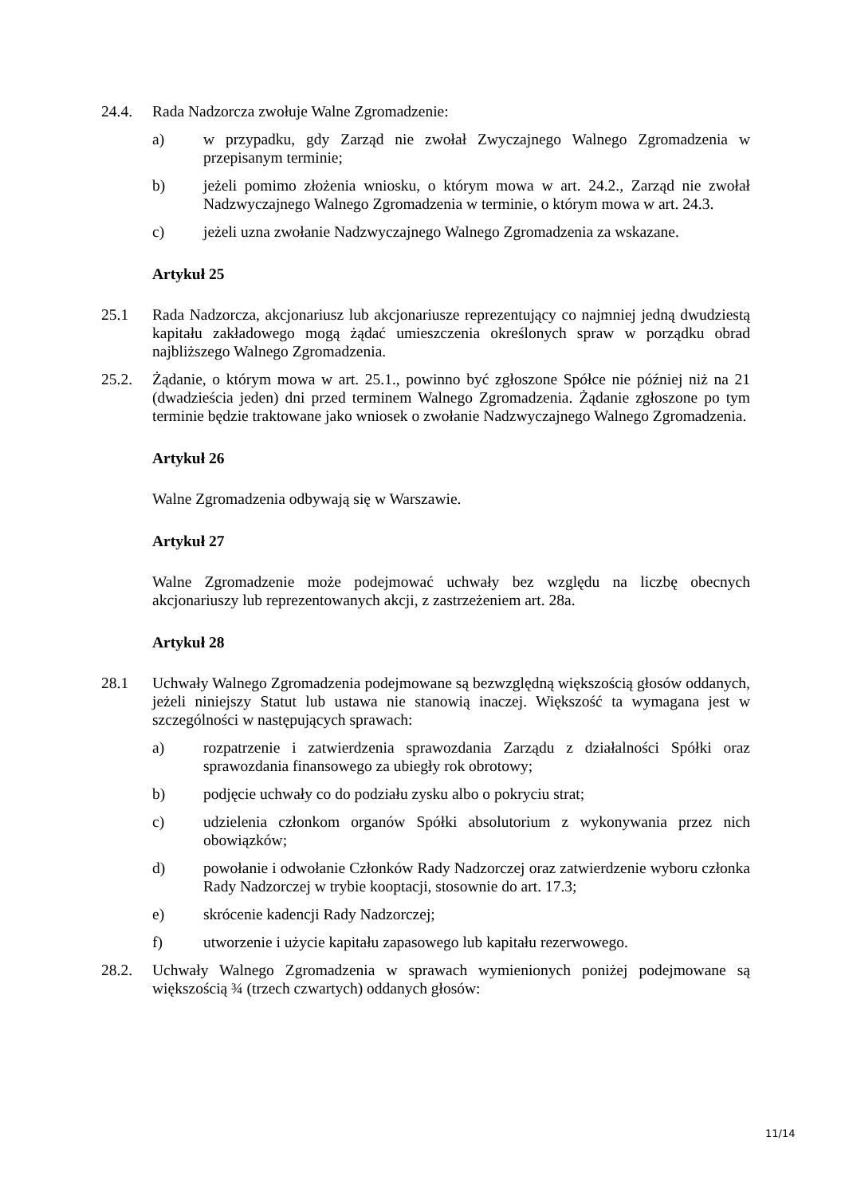24.4. Rada Nadzorcza zwołuje Walne Zgromadzenie:
a) w przypadku, gdy Zarząd nie zwołał Zwyczajnego Walnego Zgromadzenia w przepisanym terminie;
b) jeżeli pomimo złożenia wniosku, o którym mowa w art. 24.2., Zarząd nie zwołał Nadzwyczajnego Walnego Zgromadzenia w terminie, o którym mowa w art. 24.3.
c) jeżeli uzna zwołanie Nadzwyczajnego Walnego Zgromadzenia za wskazane.
Artykuł 25
25.1 Rada Nadzorcza, akcjonariusz lub akcjonariusze reprezentujący co najmniej jedną dwudziestą kapitału zakładowego mogą żądać umieszczenia określonych spraw w porządku obrad najbliższego Walnego Zgromadzenia.
25.2. Żądanie, o którym mowa w art. 25.1., powinno być zgłoszone Spółce nie później niż na 21 (dwadzieścia jeden) dni przed terminem Walnego Zgromadzenia. Żądanie zgłoszone po tym terminie będzie traktowane jako wniosek o zwołanie Nadzwyczajnego Walnego Zgromadzenia.
Artykuł 26
Walne Zgromadzenia odbywają się w Warszawie.
Artykuł 27
Walne Zgromadzenie może podejmować uchwały bez względu na liczbę obecnych akcjonariuszy lub reprezentowanych akcji, z zastrzeżeniem art. 28a.
Artykuł 28
28.1 Uchwały Walnego Zgromadzenia podejmowane są bezwzględną większością głosów oddanych, jeżeli niniejszy Statut lub ustawa nie stanowią inaczej. Większość ta wymagana jest w szczególności w następujących sprawach:
a) rozpatrzenie i zatwierdzenia sprawozdania Zarządu z działalności Spółki oraz sprawozdania finansowego za ubiegły rok obrotowy;
b) podjęcie uchwały co do podziału zysku albo o pokryciu strat;
c) udzielenia członkom organów Spółki absolutorium z wykonywania przez nich obowiązków;
d) powołanie i odwołanie Członków Rady Nadzorczej oraz zatwierdzenie wyboru członka Rady Nadzorczej w trybie kooptacji, stosownie do art. 17.3;
e) skrócenie kadencji Rady Nadzorczej;
f) utworzenie i użycie kapitału zapasowego lub kapitału rezerwowego.
28.2. Uchwały Walnego Zgromadzenia w sprawach wymienionych poniżej podejmowane są większością ¾ (trzech czwartych) oddanych głosów:
11/14